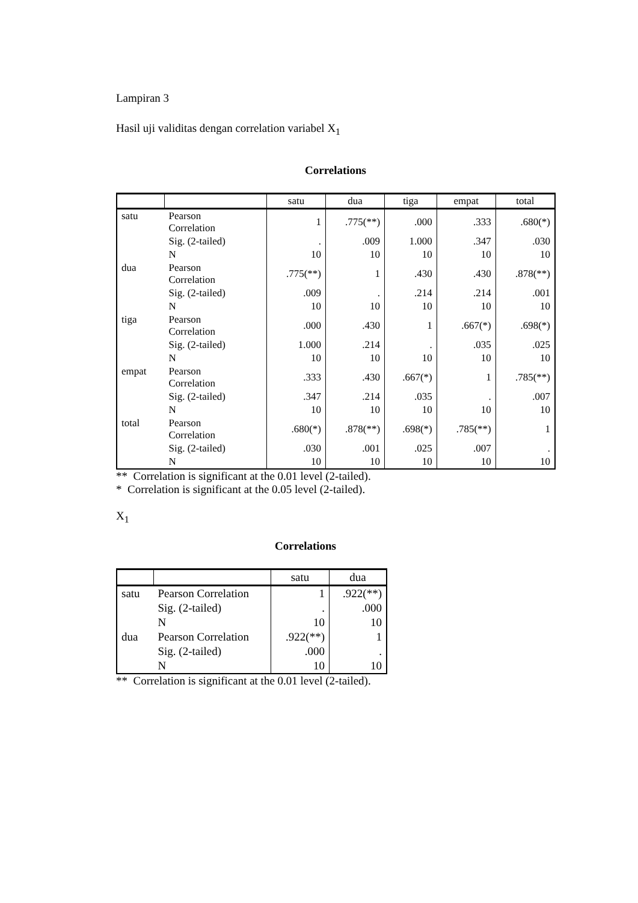Lampiran 3
Hasil uji validitas dengan correlation variabel X<sub>1</sub>
Correlations
| | | satu | dua | tiga | empat | total |
| --- | --- | --- | --- | --- | --- | --- |
| satu | Pearson Correlation | 1 | .775(**) | .000 | .333 | .680(*) |
| | Sig. (2-tailed) | . | .009 | 1.000 | .347 | .030 |
| | N | 10 | 10 | 10 | 10 | 10 |
| dua | Pearson Correlation | .775(**) | 1 | .430 | .430 | .878(**) |
| | Sig. (2-tailed) | .009 | . | .214 | .214 | .001 |
| | N | 10 | 10 | 10 | 10 | 10 |
| tiga | Pearson Correlation | .000 | .430 | 1 | .667(*) | .698(*) |
| | Sig. (2-tailed) | 1.000 | .214 | . | .035 | .025 |
| | N | 10 | 10 | 10 | 10 | 10 |
| empat | Pearson Correlation | .333 | .430 | .667(*) | 1 | .785(**) |
| | Sig. (2-tailed) | .347 | .214 | .035 | . | .007 |
| | N | 10 | 10 | 10 | 10 | 10 |
| total | Pearson Correlation | .680(*) | .878(**) | .698(*) | .785(**) | 1 |
| | Sig. (2-tailed) | .030 | .001 | .025 | .007 | . |
| | N | 10 | 10 | 10 | 10 | 10 |
** Correlation is significant at the 0.01 level (2-tailed).
* Correlation is significant at the 0.05 level (2-tailed).
X<sub>1</sub>
Correlations
| | | satu | dua |
| --- | --- | --- | --- |
| satu | Pearson Correlation | 1 | .922(**) |
| | Sig. (2-tailed) | . | .000 |
| | N | 10 | 10 |
| dua | Pearson Correlation | .922(**) | 1 |
| | Sig. (2-tailed) | .000 | . |
| | N | 10 | 10 |
** Correlation is significant at the 0.01 level (2-tailed).